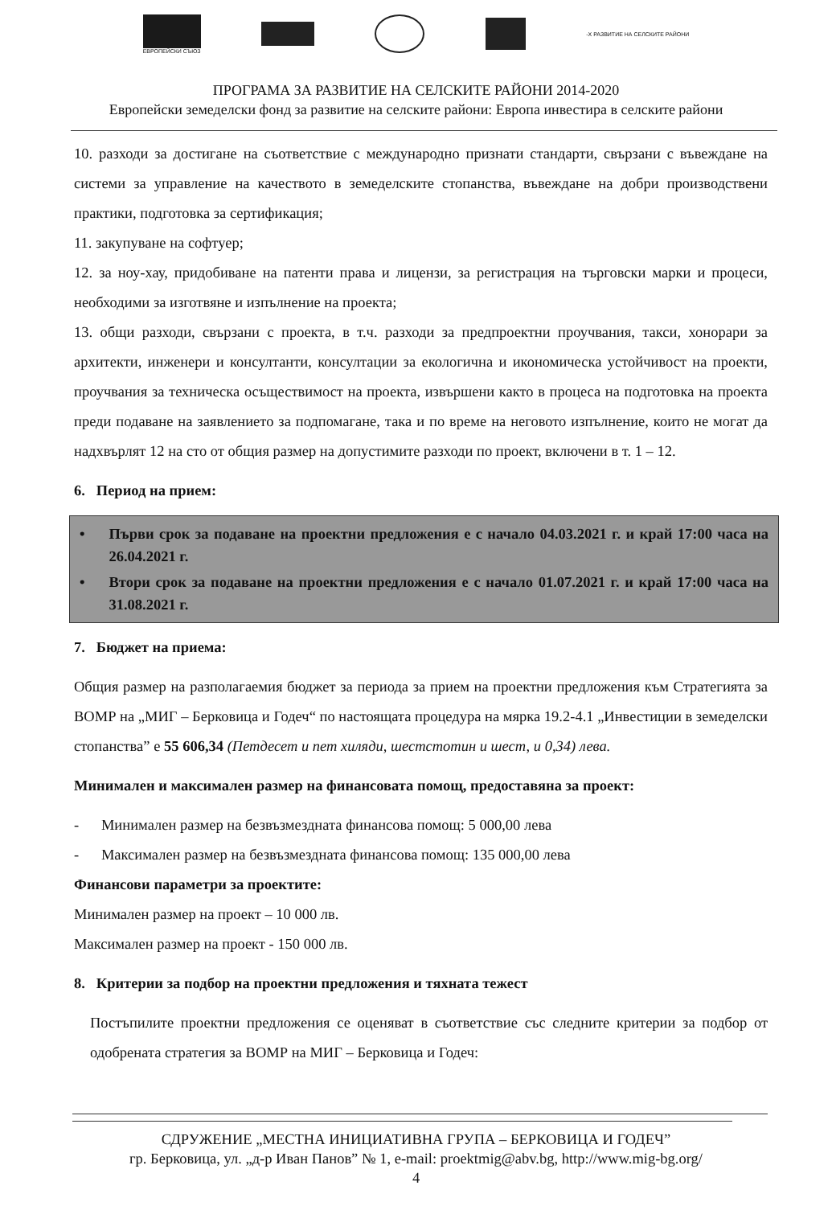ЕВРОПЕЙСКИ СЪЮЗ -X РАЗВИТИЕ НА СЕЛСКИТЕ РАЙОНИ
ПРОГРАМА ЗА РАЗВИТИЕ НА СЕЛСКИТЕ РАЙОНИ 2014-2020
Европейски земеделски фонд за развитие на селските райони: Европа инвестира в селските райони
10. разходи за достигане на съответствие с международно признати стандарти, свързани с въвеждане на системи за управление на качеството в земеделските стопанства, въвеждане на добри производствени практики, подготовка за сертификация;
11. закупуване на софтуер;
12. за ноу-хау, придобиване на патенти права и лицензи, за регистрация на търговски марки и процеси, необходими за изготвяне и изпълнение на проекта;
13. общи разходи, свързани с проекта, в т.ч. разходи за предпроектни проучвания, такси, хонорари за архитекти, инженери и консултанти, консултации за екологична и икономическа устойчивост на проекти, проучвания за техническа осъществимост на проекта, извършени както в процеса на подготовка на проекта преди подаване на заявлението за подпомагане, така и по време на неговото изпълнение, които не могат да надхвърлят 12 на сто от общия размер на допустимите разходи по проект, включени в т. 1 – 12.
6. Период на прием:
• Първи срок за подаване на проектни предложения е с начало 04.03.2021 г. и край 17:00 часа на 26.04.2021 г.
• Втори срок за подаване на проектни предложения е с начало 01.07.2021 г. и край 17:00 часа на 31.08.2021 г.
7. Бюджет на приема:
Общия размер на разполагаемия бюджет за периода за прием на проектни предложения към Стратегията за ВОМР на „МИГ – Берковица и Годеч“ по настоящата процедура на мярка 19.2-4.1 „Инвестиции в земеделски стопанства” е 55 606,34 (Петдесет и пет хиляди, шестстотин и шест, и 0,34) лева.
Минимален и максимален размер на финансовата помощ, предоставяна за проект:
- Минимален размер на безвъзмездната финансова помощ: 5 000,00 лева
- Максимален размер на безвъзмездната финансова помощ: 135 000,00 лева
Финансови параметри за проектите:
Минимален размер на проект – 10 000 лв.
Максимален размер на проект - 150 000 лв.
8. Критерии за подбор на проектни предложения и тяхната тежест
Постъпилите проектни предложения се оценяват в съответствие със следните критерии за подбор от одобрената стратегия за ВОМР на МИГ – Берковица и Годеч:
СДРУЖЕНИЕ „МЕСТНА ИНИЦИАТИВНА ГРУПА – БЕРКОВИЦА И ГОДЕЧ”
гр. Берковица, ул. „д-р Иван Панов” № 1, e-mail: proektmig@abv.bg, http://www.mig-bg.org/
4